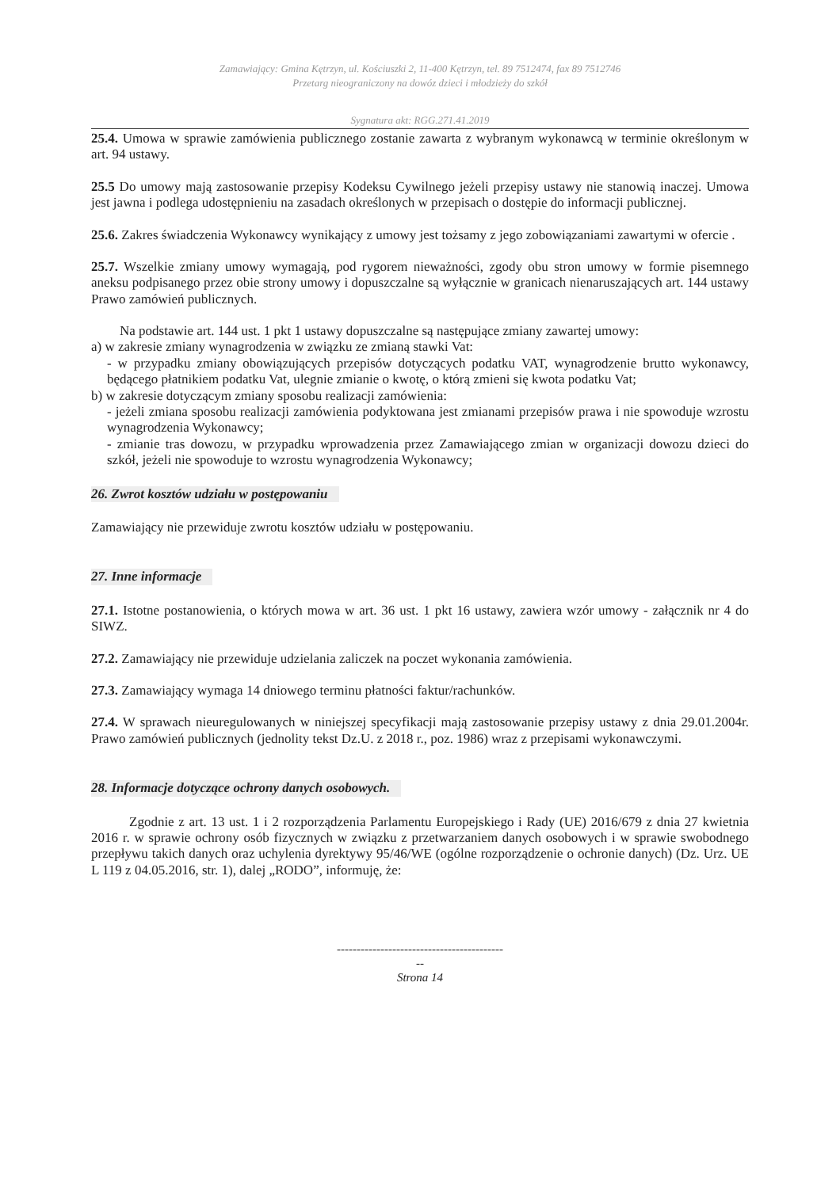Zamawiający: Gmina Kętrzyn, ul. Kościuszki 2, 11-400 Kętrzyn, tel. 89 7512474, fax 89 7512746
Przetarg nieograniczony na dowóz dzieci i młodzieży do szkół
Sygnatura akt: RGG.271.41.2019
25.4. Umowa w sprawie zamówienia publicznego zostanie zawarta z wybranym wykonawcą w terminie określonym w art. 94 ustawy.
25.5 Do umowy mają zastosowanie przepisy Kodeksu Cywilnego jeżeli przepisy ustawy nie stanowią inaczej. Umowa jest jawna i podlega udostępnieniu na zasadach określonych w przepisach o dostępie do informacji publicznej.
25.6. Zakres świadczenia Wykonawcy wynikający z umowy jest tożsamy z jego zobowiązaniami zawartymi w ofercie .
25.7. Wszelkie zmiany umowy wymagają, pod rygorem nieważności, zgody obu stron umowy w formie pisemnego aneksu podpisanego przez obie strony umowy i dopuszczalne są wyłącznie w granicach nienaruszających art. 144 ustawy Prawo zamówień publicznych.
Na podstawie art. 144 ust. 1 pkt 1 ustawy dopuszczalne są następujące zmiany zawartej umowy:
a) w zakresie zmiany wynagrodzenia w związku ze zmianą stawki Vat:
- w przypadku zmiany obowiązujących przepisów dotyczących podatku VAT, wynagrodzenie brutto wykonawcy, będącego płatnikiem podatku Vat, ulegnie zmianie o kwotę, o którą zmieni się kwota podatku Vat;
b) w zakresie dotyczącym zmiany sposobu realizacji zamówienia:
- jeżeli zmiana sposobu realizacji zamówienia podyktowana jest zmianami przepisów prawa i nie spowoduje wzrostu wynagrodzenia Wykonawcy;
- zmianie tras dowozu, w przypadku wprowadzenia przez Zamawiającego zmian w organizacji dowozu dzieci do szkół, jeżeli nie spowoduje to wzrostu wynagrodzenia Wykonawcy;
26. Zwrot kosztów udziału w postępowaniu
Zamawiający nie przewiduje zwrotu kosztów udziału w postępowaniu.
27. Inne informacje
27.1. Istotne postanowienia, o których mowa w art. 36 ust. 1 pkt 16 ustawy, zawiera wzór umowy - załącznik nr 4 do SIWZ.
27.2. Zamawiający nie przewiduje udzielania zaliczek na poczet wykonania zamówienia.
27.3. Zamawiający wymaga 14 dniowego terminu płatności faktur/rachunków.
27.4. W sprawach nieuregulowanych w niniejszej specyfikacji mają zastosowanie przepisy ustawy z dnia 29.01.2004r. Prawo zamówień publicznych (jednolity tekst Dz.U. z 2018 r., poz. 1986) wraz z przepisami wykonawczymi.
28. Informacje dotyczące ochrony danych osobowych.
Zgodnie z art. 13 ust. 1 i 2 rozporządzenia Parlamentu Europejskiego i Rady (UE) 2016/679 z dnia 27 kwietnia 2016 r. w sprawie ochrony osób fizycznych w związku z przetwarzaniem danych osobowych i w sprawie swobodnego przepływu takich danych oraz uchylenia dyrektywy 95/46/WE (ogólne rozporządzenie o ochronie danych) (Dz. Urz. UE L 119 z 04.05.2016, str. 1), dalej „RODO”, informuję, że:
------------------------------------------
--
Strona 14